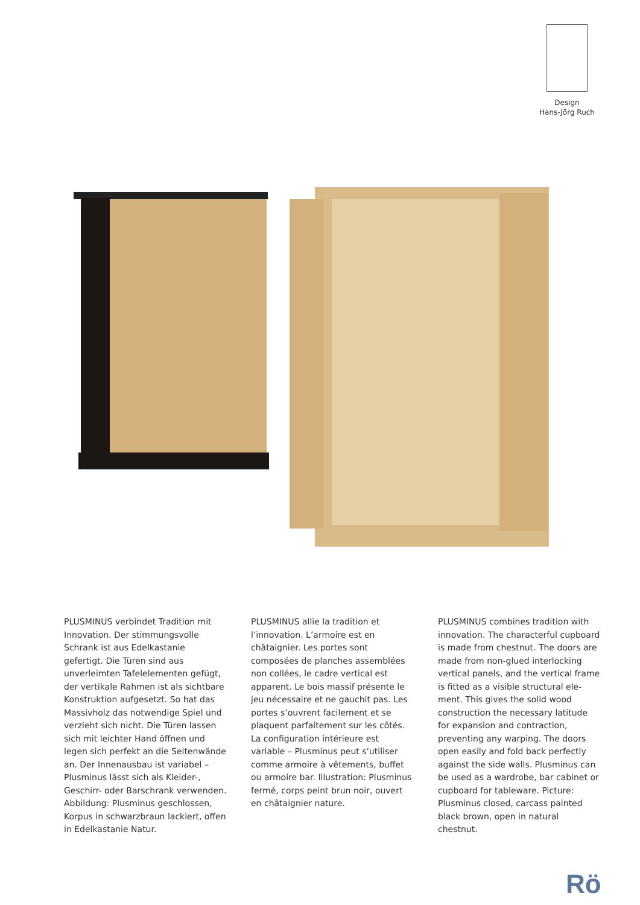Design
Hans-Jörg Ruch
PLUSMINUS verbindet Tradition mit Innovation. Der stimmungsvolle Schrank ist aus Edelkastanie gefertigt. Die Türen sind aus unverleimten Tafelelementen gefügt, der vertikale Rahmen ist als sichtbare Konstruktion aufgesetzt. So hat das Massivholz das notwendige Spiel und verzieht sich nicht. Die Türen lassen sich mit leichter Hand öffnen und legen sich perfekt an die Seitenwände an. Der Innenausbau ist variabel – Plusminus lässt sich als Kleider-, Geschirr- oder Barschrank verwenden. Abbildung: Plusminus geschlossen, Korpus in schwarzbraun lackiert, offen in Edelkastanie Natur.
PLUSMINUS allie la tradition et l’innovation. L’armoire est en châtaignier. Les portes sont composées de planches assemblées non collées, le cadre vertical est apparent. Le bois massif présente le jeu nécessaire et ne gauchit pas. Les portes s’ouvrent facilement et se plaquent parfaitement sur les côtés. La configuration intérieure est variable – Plusminus peut s’utiliser comme armoire à vêtements, buffet ou armoire bar. Illustration: Plusminus fermé, corps peint brun noir, ouvert en châtaignier nature.
PLUSMINUS combines tradition with innovation. The characterful cupboard is made from chestnut. The doors are made from non-glued interlocking vertical panels, and the vertical frame is fitted as a visible structural ele-ment. This gives the solid wood construction the necessary latitude for expansion and contraction, preventing any warping. The doors open easily and fold back perfectly against the side walls. Plusminus can be used as a wardrobe, bar cabinet or cupboard for tableware. Picture: Plusminus closed, carcass painted black brown, open in natural chestnut.
Rö